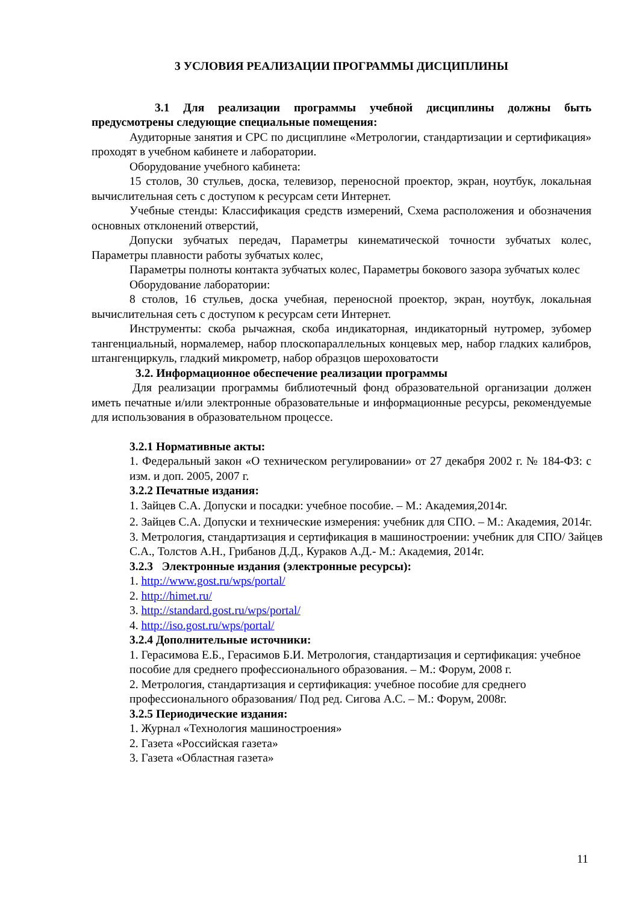3 УСЛОВИЯ РЕАЛИЗАЦИИ ПРОГРАММЫ ДИСЦИПЛИНЫ
3.1 Для реализации программы учебной дисциплины должны быть предусмотрены следующие специальные помещения:
Аудиторные занятия и СРС по дисциплине «Метрологии, стандартизации и сертификация» проходят в учебном кабинете и лаборатории.
Оборудование учебного кабинета:
15 столов, 30 стульев, доска, телевизор, переносной проектор, экран, ноутбук, локальная вычислительная сеть с доступом к ресурсам сети Интернет.
Учебные стенды: Классификация средств измерений, Схема расположения и обозначения основных отклонений отверстий,
Допуски зубчатых передач, Параметры кинематической точности зубчатых колес, Параметры плавности работы зубчатых колес,
Параметры полноты контакта зубчатых колес, Параметры бокового зазора зубчатых колес
Оборудование лаборатории:
8 столов, 16 стульев, доска учебная, переносной проектор, экран, ноутбук, локальная вычислительная сеть с доступом к ресурсам сети Интернет.
Инструменты: скоба рычажная, скоба индикаторная, индикаторный нутромер, зубомер тангенциальный, нормалемер, набор плоскопараллельных концевых мер, набор гладких калибров, штангенциркуль, гладкий микрометр, набор образцов шероховатости
3.2. Информационное обеспечение реализации программы
Для реализации программы библиотечный фонд образовательной организации должен иметь печатные и/или электронные образовательные и информационные ресурсы, рекомендуемые для использования в образовательном процессе.
3.2.1 Нормативные акты:
1. Федеральный закон «О техническом регулировании» от 27 декабря 2002 г. № 184-ФЗ: с изм. и доп. 2005, 2007 г.
3.2.2 Печатные издания:
1. Зайцев С.А. Допуски и посадки: учебное пособие. – М.: Академия,2014г.
2. Зайцев С.А. Допуски и технические измерения: учебник для СПО. – М.: Академия, 2014г.
3. Метрология, стандартизация и сертификация в машиностроении: учебник для СПО/ Зайцев С.А., Толстов А.Н., Грибанов Д.Д., Кураков А.Д.- М.: Академия, 2014г.
3.2.3 Электронные издания (электронные ресурсы):
1. http://www.gost.ru/wps/portal/
2. http://himet.ru/
3. http://standard.gost.ru/wps/portal/
4. http://iso.gost.ru/wps/portal/
3.2.4 Дополнительные источники:
1. Герасимова Е.Б., Герасимов Б.И. Метрология, стандартизация и сертификация: учебное пособие для среднего профессионального образования. – М.: Форум, 2008 г.
2. Метрология, стандартизация и сертификация: учебное пособие для среднего профессионального образования/ Под ред. Сигова А.С. – М.: Форум, 2008г.
3.2.5 Периодические издания:
1. Журнал «Технология машиностроения»
2. Газета «Российская газета»
3. Газета «Областная газета»
11